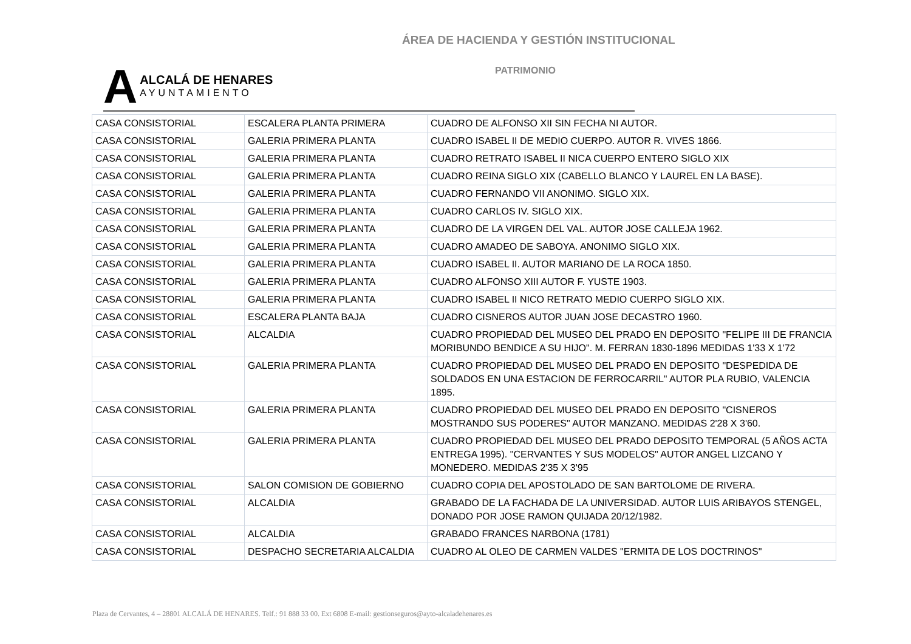ÁREA DE HACIENDA Y GESTIÓN INSTITUCIONAL
A ALCALÁ DE HENARES
AYUNTAMIENTO
PATRIMONIO
| CASA CONSISTORIAL | ESCALERA PLANTA PRIMERA | CUADRO DE ALFONSO XII SIN FECHA NI AUTOR. |
| CASA CONSISTORIAL | GALERIA PRIMERA PLANTA | CUADRO ISABEL II DE MEDIO CUERPO. AUTOR R. VIVES 1866. |
| CASA CONSISTORIAL | GALERIA PRIMERA PLANTA | CUADRO RETRATO ISABEL II NICA CUERPO ENTERO SIGLO XIX |
| CASA CONSISTORIAL | GALERIA PRIMERA PLANTA | CUADRO REINA SIGLO XIX (CABELLO BLANCO Y LAUREL EN LA BASE). |
| CASA CONSISTORIAL | GALERIA PRIMERA PLANTA | CUADRO FERNANDO VII ANONIMO. SIGLO XIX. |
| CASA CONSISTORIAL | GALERIA PRIMERA PLANTA | CUADRO CARLOS IV. SIGLO XIX. |
| CASA CONSISTORIAL | GALERIA PRIMERA PLANTA | CUADRO DE LA VIRGEN DEL VAL. AUTOR JOSE CALLEJA 1962. |
| CASA CONSISTORIAL | GALERIA PRIMERA PLANTA | CUADRO AMADEO DE SABOYA. ANONIMO SIGLO XIX. |
| CASA CONSISTORIAL | GALERIA PRIMERA PLANTA | CUADRO ISABEL II. AUTOR MARIANO DE LA ROCA 1850. |
| CASA CONSISTORIAL | GALERIA PRIMERA PLANTA | CUADRO ALFONSO XIII AUTOR F. YUSTE 1903. |
| CASA CONSISTORIAL | GALERIA PRIMERA PLANTA | CUADRO ISABEL II NICO RETRATO MEDIO CUERPO SIGLO XIX. |
| CASA CONSISTORIAL | ESCALERA PLANTA BAJA | CUADRO CISNEROS AUTOR JUAN JOSE DECASTRO 1960. |
| CASA CONSISTORIAL | ALCALDIA | CUADRO PROPIEDAD DEL MUSEO DEL PRADO EN DEPOSITO "FELIPE III DE FRANCIA MORIBUNDO BENDICE A SU HIJO". M. FERRAN 1830-1896 MEDIDAS 1'33 X 1'72 |
| CASA CONSISTORIAL | GALERIA PRIMERA PLANTA | CUADRO PROPIEDAD DEL MUSEO DEL PRADO EN DEPOSITO "DESPEDIDA DE SOLDADOS EN UNA ESTACION DE FERROCARRIL" AUTOR PLA RUBIO, VALENCIA 1895. |
| CASA CONSISTORIAL | GALERIA PRIMERA PLANTA | CUADRO PROPIEDAD DEL MUSEO DEL PRADO EN DEPOSITO "CISNEROS MOSTRANDO SUS PODERES" AUTOR MANZANO. MEDIDAS 2'28 X 3'60. |
| CASA CONSISTORIAL | GALERIA PRIMERA PLANTA | CUADRO PROPIEDAD DEL MUSEO DEL PRADO DEPOSITO TEMPORAL (5 AÑOS ACTA ENTREGA 1995). "CERVANTES Y SUS MODELOS" AUTOR ANGEL LIZCANO Y MONEDERO. MEDIDAS 2'35 X 3'95 |
| CASA CONSISTORIAL | SALON COMISION DE GOBIERNO | CUADRO COPIA DEL APOSTOLADO DE SAN BARTOLOME DE RIVERA. |
| CASA CONSISTORIAL | ALCALDIA | GRABADO DE LA FACHADA DE LA UNIVERSIDAD. AUTOR LUIS ARIBAYOS STENGEL, DONADO POR JOSE RAMON QUIJADA 20/12/1982. |
| CASA CONSISTORIAL | ALCALDIA | GRABADO FRANCES NARBONA (1781) |
| CASA CONSISTORIAL | DESPACHO SECRETARIA ALCALDIA | CUADRO AL OLEO DE CARMEN VALDES "ERMITA DE LOS DOCTRINOS" |
Plaza de Cervantes, 4 – 28801 ALCALÁ DE HENARES. Telf.: 91 888 33 00. Ext 6808 E-mail: gestionseguros@ayto-alcaladehenares.es